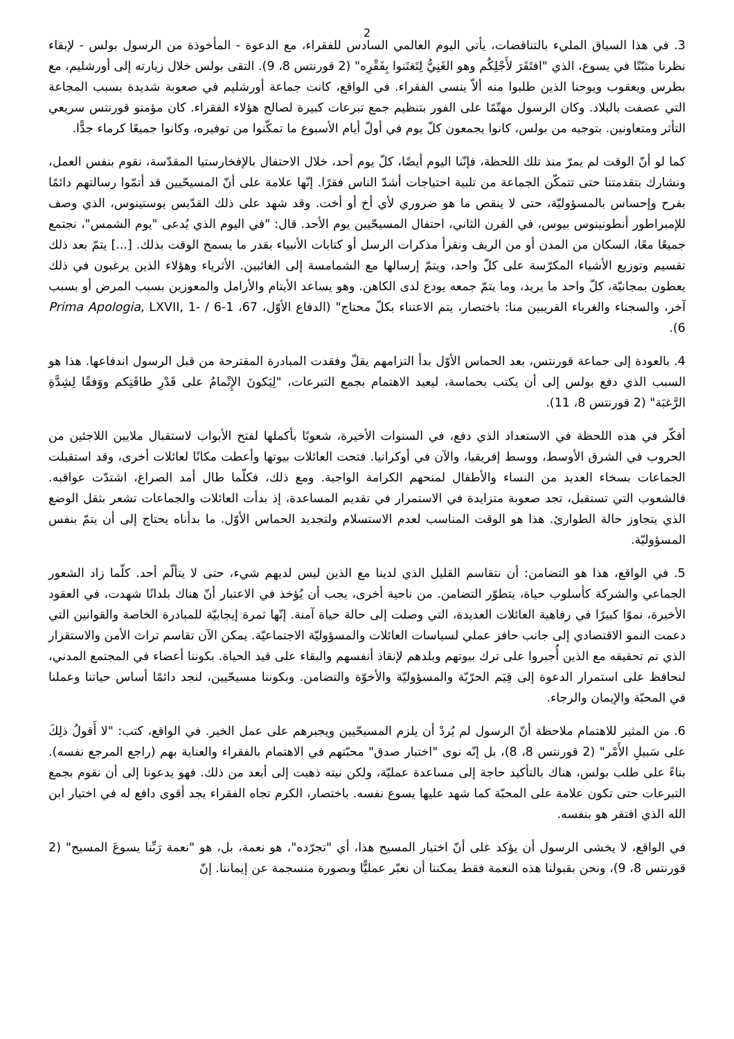2
3. في هذا السياق المليء بالتناقضات، يأتي اليوم العالمي السادس للفقراء، مع الدعوة - المأخوذة من الرسول بولس - لإبقاء نظرنا مثبّتًا في يسوع، الذي "افتَقَرَ لأَجْلِكُم وهو الغَنِيُّ لِتَغتَنوا بِفَقْرِه" (2 قورنتس 8، 9). التقى بولس خلال زيارته إلى أورشليم، مع بطرس ويعقوب ويوحنا الذين طلبوا منه ألاّ ينسى الفقراء. في الواقع، كانت جماعة أورشليم في صعوبة شديدة بسبب المجاعة التي عصفت بالبلاد. وكان الرسول مهتّمًا على الفور بتنظيم جمع تبرعات كبيرة لصالح هؤلاء الفقراء. كان مؤمنو قورنتس سريعي التأثر ومتعاونين. بتوجيه من بولس، كانوا يجمعون كلّ يوم في أولّ أيام الأسبوع ما تمكّنوا من توفيره، وكانوا جميعًا كرماء جدًّا.
كما لو أنّ الوقت لم يمرّ منذ تلك اللحظة، فإنّنا اليوم أيضًا، كلّ يوم أحد، خلال الاحتفال بالإفخارستيا المقدّسة، نقوم بنفس العمل، ونشارك بتقدمتنا حتى تتمكّن الجماعة من تلبية احتياجات أشدّ الناس فقرًا. إنّها علامة على أنّ المسيحّيين قد أتمّوا رسالتهم دائمًا بفرح وإحساس بالمسؤوليّة، حتى لا ينقص ما هو ضروري لأي أخ أو أخت. وقد شهد على ذلك القدّيس يوستينوس، الذي وصف للإمبراطور أنطونينوس بيوس، في القرن الثاني، احتفال المسيحّيين يوم الأحد. قال: "في اليوم الذي يُدعى "يوم الشمس"، نجتمع جميعًا معًا، السكان من المدن أو من الريف ونقرأ مذكرات الرسل أو كتابات الأنبياء بقدر ما يسمح الوقت بذلك. [...] يتمّ بعد ذلك تقسيم وتوزيع الأشياء المكرّسة على كلّ واحد، ويتمّ إرسالها مع الشمامسة إلى الغائبين. الأثرياء وهؤلاء الذين يرغبون في ذلك يعطون بمجانيّة، كلّ واحد ما يريد، وما يتمّ جمعه يودع لدى الكاهن. وهو يساعد الأيتام والأرامل والمعوزين بسبب المرض أو بسبب آخر، والسجناء والغرباء القريبين منا: باختصار، يتم الاعتناء بكلّ محتاج" (الدفاع الأوّل، 67، 1-6 / Prima Apologia, LXVII, 1-6).
4. بالعودة إلى جماعة قورنتس، بعد الحماس الأوّل بدأ التزامهم يقلّ وفقدت المبادرة المقترحة من قبل الرسول اندفاعها. هذا هو السبب الذي دفع بولس إلى أن يكتب بحماسة، ليعيد الاهتمام بجمع التبرعات، "لِيَكونَ الإِتْمامُ على قَدْرِ طاقَتِكم ووَفقًا لِشِدَّةِ الرَّغبَة" (2 قورنتس 8، 11).
أفكّر في هذه اللحظة في الاستعداد الذي دفع، في السنوات الأخيرة، شعوبًا بأكملها لفتح الأبواب لاستقبال ملايين اللاجئين من الحروب في الشرق الأوسط، ووسط إفريقيا، والآن في أوكرانيا. فتحت العائلات بيوتها وأعطت مكانًا لعائلات أخرى، وقد استقبلت الجماعات بسخاء العديد من النساء والأطفال لمنحهم الكرامة الواجبة. ومع ذلك، فكلّما طال أمد الصراع، اشتدّت عواقبه. فالشعوب التي تستقبل، تجد صعوبة متزايدة في الاستمرار في تقديم المساعدة، إذ بدأت العائلات والجماعات تشعر بثقل الوضع الذي يتجاوز حالة الطوارئ. هذا هو الوقت المناسب لعدم الاستسلام ولتجديد الحماس الأوّل. ما بدأناه يحتاج إلى أن يتمّ بنفس المسؤوليّة.
5. في الواقع، هذا هو التضامن: أن نتقاسم القليل الذي لدينا مع الذين ليس لديهم شيء، حتى لا يتألّم أحد. كلّما زاد الشعور الجماعي والشركة كأسلوب حياة، يتطوّر التضامن. من ناحية أخرى، يجب أن يُؤخذ في الاعتبار أنّ هناك بلدانًا شهدت، في العقود الأخيرة، نموًا كبيرًا في رفاهية العائلات العديدة، التي وصلت إلى حالة حياة آمنة. إنّها ثمرة إيجابيّة للمبادرة الخاصة والقوانين التي دعمت النمو الاقتصادي إلى جانب حافز عملي لسياسات العائلات والمسؤوليّة الاجتماعيّة. يمكن الآن تقاسم تراث الأمن والاستقرار الذي تم تحقيقه مع الذين أُجبروا على ترك بيوتهم وبلدهم لإنقاذ أنفسهم والبقاء على قيد الحياة. بكوننا أعضاء في المجتمع المدني، لنحافظ على استمرار الدعوة إلى قِيَم الحرّيّة والمسؤوليّة والأخوّة والتضامن. وبكوننا مسيحّيين، لنجد دائمًا أساس حياتنا وعملنا في المحبّة والإيمان والرجاء.
6. من المثير للاهتمام ملاحظة أنّ الرسول لم يُردْ أن يلزم المسيحّيين ويجبرهم على عمل الخير. في الواقع، كتب: "لا أَقولُ ذلِكَ على سَبيلِ الأَمْر" (2 قورنتس 8، 8)، بل إنّه نوى "اختبار صدق" محبّتهم في الاهتمام بالفقراء والعناية بهم (راجع المرجع نفسه). بناءً على طلب بولس، هناك بالتأكيد حاجة إلى مساعدة عمليّة، ولكن نيته ذهبت إلى أبعد من ذلك. فهو يدعونا إلى أن نقوم بجمع التبرعات حتى تكون علامة على المحبّة كما شهد عليها يسوع نفسه. باختصار، الكرم تجاه الفقراء يجد أقوى دافع له في اختيار ابن الله الذي افتقر هو بنفسه.
في الواقع، لا يخشى الرسول أن يؤكد على أنّ اختيار المسيح هذا، أي "تجرّده"، هو نعمة، بل، هو "نعمة رَبِّنا يسوعَ المسيح" (2 قورنتس 8، 9)، ونحن بقبولنا هذه النعمة فقط يمكننا أن نعبّر عمليًّا وبصورة منسجمة عن إيماننا. إنّ